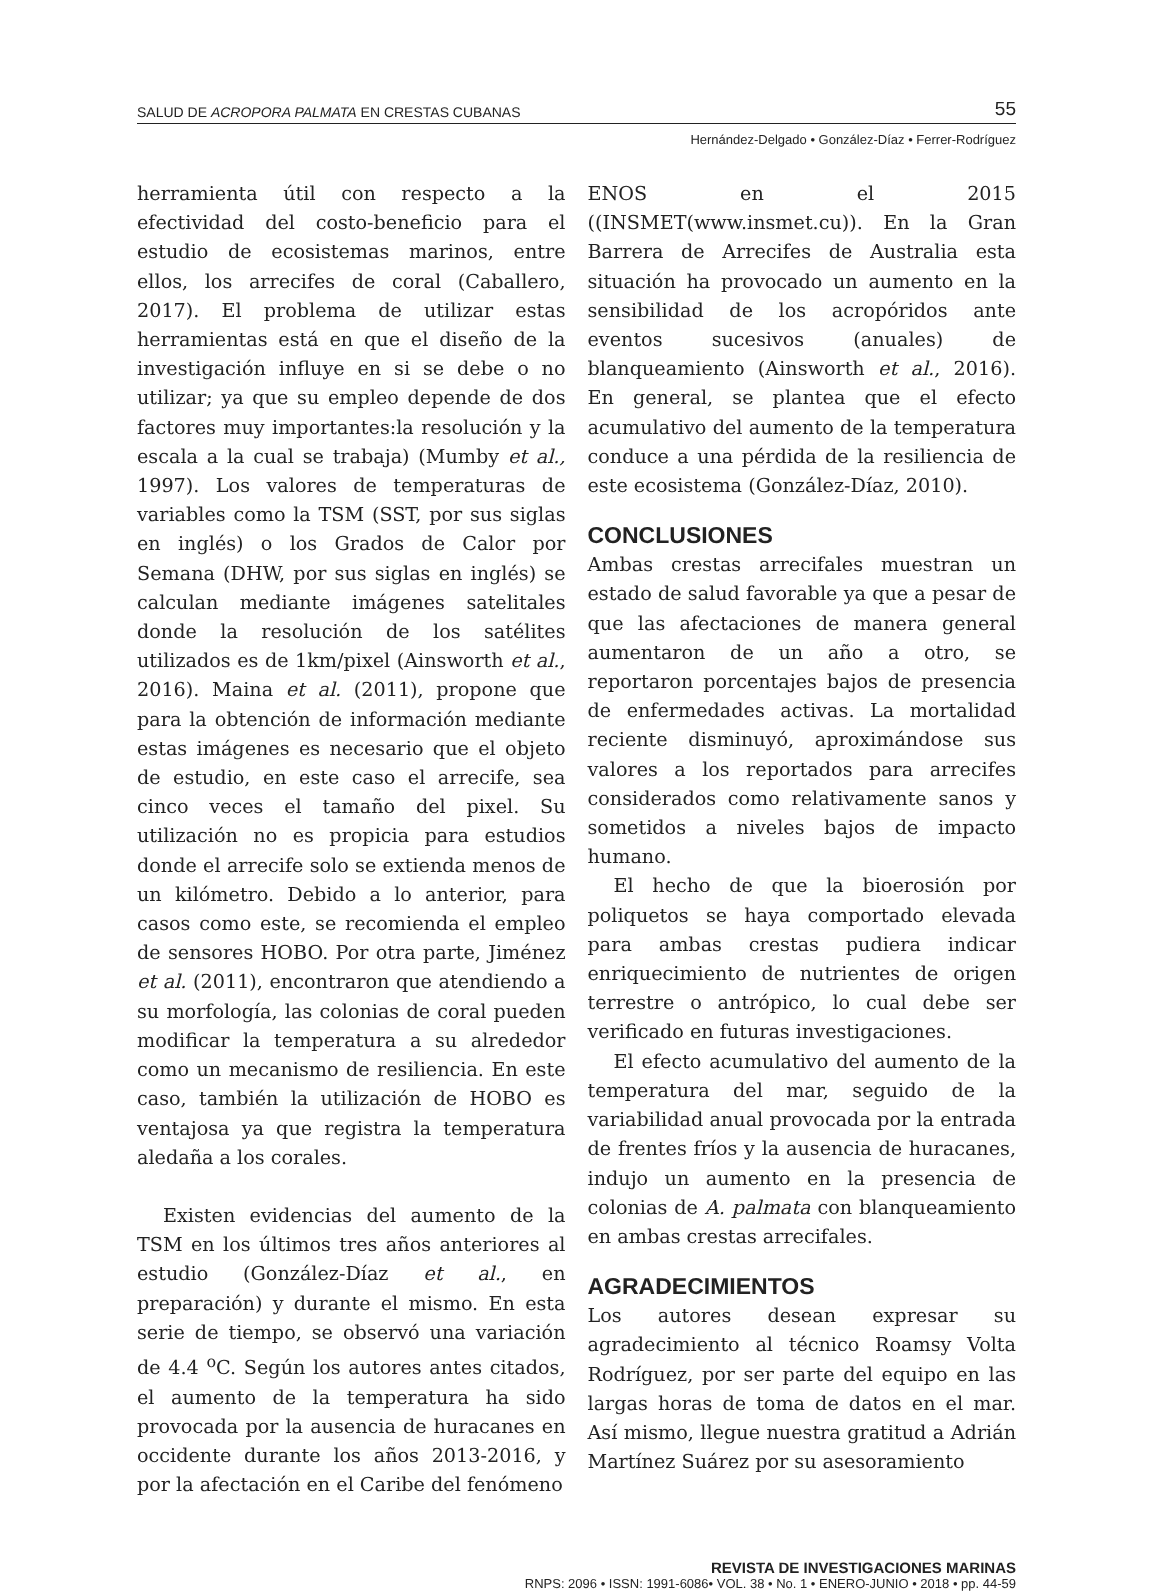SALUD DE ACROPORA PALMATA EN CRESTAS CUBANAS 55
Hernández-Delgado • González-Díaz • Ferrer-Rodríguez
herramienta útil con respecto a la efectividad del costo-beneficio para el estudio de ecosistemas marinos, entre ellos, los arrecifes de coral (Caballero, 2017). El problema de utilizar estas herramientas está en que el diseño de la investigación influye en si se debe o no utilizar; ya que su empleo depende de dos factores muy importantes:la resolución y la escala a la cual se trabaja) (Mumby et al., 1997). Los valores de temperaturas de variables como la TSM (SST, por sus siglas en inglés) o los Grados de Calor por Semana (DHW, por sus siglas en inglés) se calculan mediante imágenes satelitales donde la resolución de los satélites utilizados es de 1km/pixel (Ainsworth et al., 2016). Maina et al. (2011), propone que para la obtención de información mediante estas imágenes es necesario que el objeto de estudio, en este caso el arrecife, sea cinco veces el tamaño del pixel. Su utilización no es propicia para estudios donde el arrecife solo se extienda menos de un kilómetro. Debido a lo anterior, para casos como este, se recomienda el empleo de sensores HOBO. Por otra parte, Jiménez et al. (2011), encontraron que atendiendo a su morfología, las colonias de coral pueden modificar la temperatura a su alrededor como un mecanismo de resiliencia. En este caso, también la utilización de HOBO es ventajosa ya que registra la temperatura aledaña a los corales.
Existen evidencias del aumento de la TSM en los últimos tres años anteriores al estudio (González-Díaz et al., en preparación) y durante el mismo. En esta serie de tiempo, se observó una variación de 4.4 <sup>o</sup>C. Según los autores antes citados, el aumento de la temperatura ha sido provocada por la ausencia de huracanes en occidente durante los años 2013-2016, y por la afectación en el Caribe del fenómeno
ENOS en el 2015 ((INSMET(www.insmet.cu)). En la Gran Barrera de Arrecifes de Australia esta situación ha provocado un aumento en la sensibilidad de los acropóridos ante eventos sucesivos (anuales) de blanqueamiento (Ainsworth et al., 2016). En general, se plantea que el efecto acumulativo del aumento de la temperatura conduce a una pérdida de la resiliencia de este ecosistema (González-Díaz, 2010).
CONCLUSIONES
Ambas crestas arrecifales muestran un estado de salud favorable ya que a pesar de que las afectaciones de manera general aumentaron de un año a otro, se reportaron porcentajes bajos de presencia de enfermedades activas. La mortalidad reciente disminuyó, aproximándose sus valores a los reportados para arrecifes considerados como relativamente sanos y sometidos a niveles bajos de impacto humano.
El hecho de que la bioerosión por poliquetos se haya comportado elevada para ambas crestas pudiera indicar enriquecimiento de nutrientes de origen terrestre o antrópico, lo cual debe ser verificado en futuras investigaciones.
El efecto acumulativo del aumento de la temperatura del mar, seguido de la variabilidad anual provocada por la entrada de frentes fríos y la ausencia de huracanes, indujo un aumento en la presencia de colonias de A. palmata con blanqueamiento en ambas crestas arrecifales.
AGRADECIMIENTOS
Los autores desean expresar su agradecimiento al técnico Roamsy Volta Rodríguez, por ser parte del equipo en las largas horas de toma de datos en el mar. Así mismo, llegue nuestra gratitud a Adrián Martínez Suárez por su asesoramiento
REVISTA DE INVESTIGACIONES MARINAS
RNPS: 2096 • ISSN: 1991-6086• VOL. 38 • No. 1 • ENERO-JUNIO • 2018 • pp. 44-59